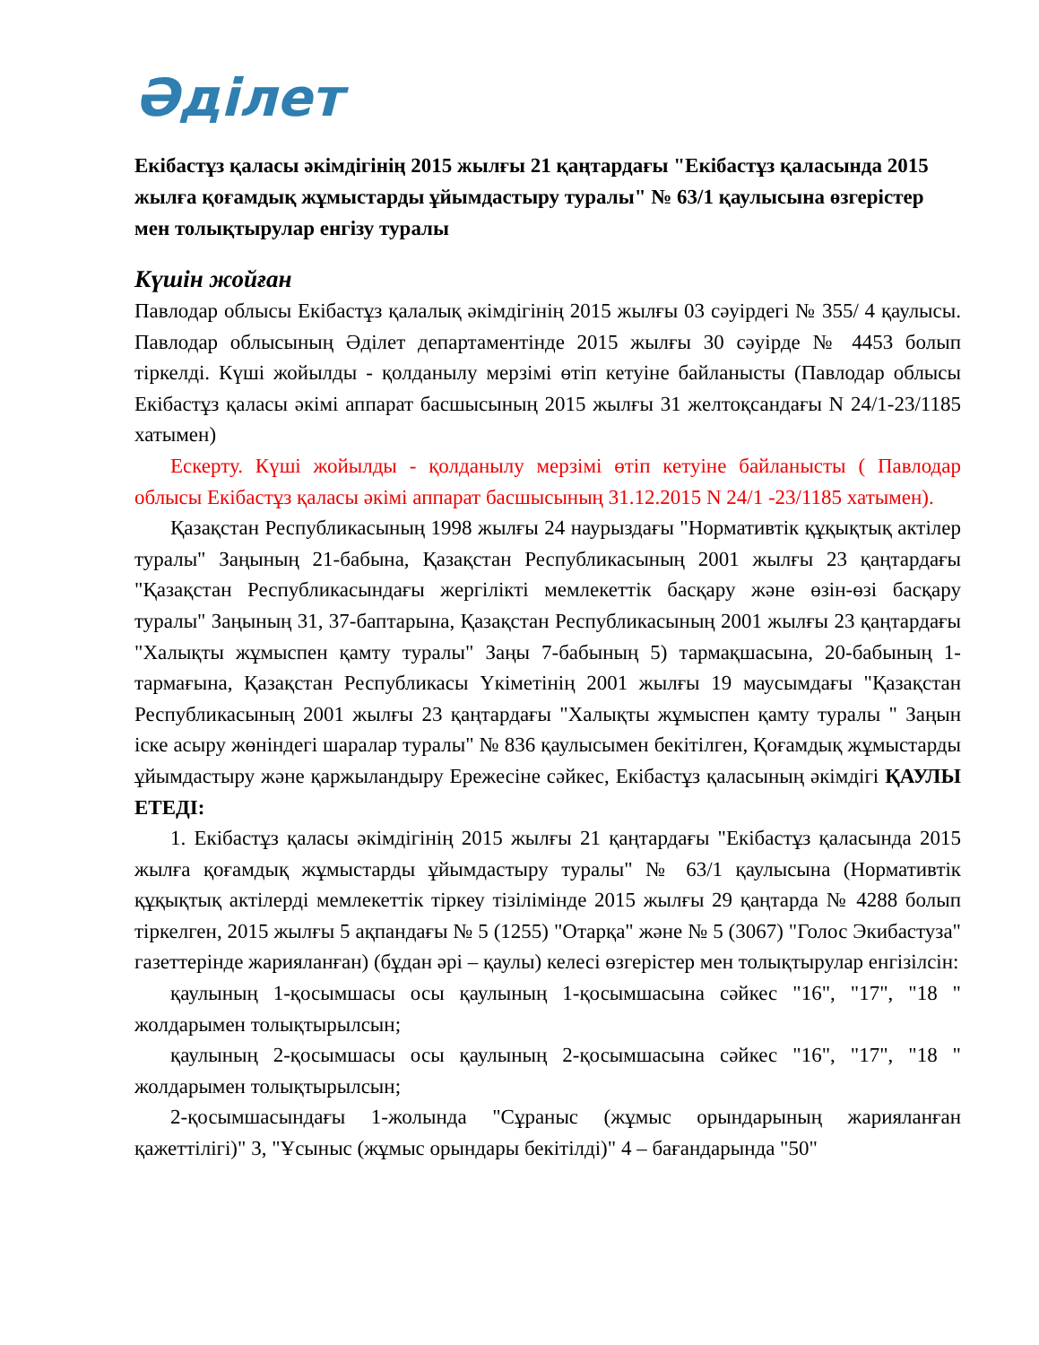Әділет
Екібастұз қаласы әкімдігінің 2015 жылғы 21 қаңтардағы "Екібастұз қаласында 2015 жылға қоғамдық жұмыстарды ұйымдастыру туралы" № 63/1 қаулысына өзгерістер мен толықтырулар енгізу туралы
Күшін жойған
Павлодар облысы Екібастұз қалалық әкімдігінің 2015 жылғы 03 сәуірдегі № 355/ 4 қаулысы. Павлодар облысының Әділет департаментінде 2015 жылғы 30 сәуірде № 4453 болып тіркелді. Күші жойылды - қолданылу мерзімі өтіп кетуіне байланысты (Павлодар облысы Екібастұз қаласы әкімі аппарат басшысының 2015 жылғы 31 желтоқсандағы N 24/1-23/1185 хатымен)
Ескерту. Күші жойылды - қолданылу мерзімі өтіп кетуіне байланысты ( Павлодар облысы Екібастұз қаласы әкімі аппарат басшысының 31.12.2015 N 24/1 -23/1185 хатымен).
Қазақстан Республикасының 1998 жылғы 24 наурыздағы "Нормативтік құқықтық актілер туралы" Заңының 21-бабына, Қазақстан Республикасының 2001 жылғы 23 қаңтардағы "Қазақстан Республикасындағы жергілікті мемлекеттік басқару және өзін-өзі басқару туралы" Заңының 31, 37-баптарына, Қазақстан Республикасының 2001 жылғы 23 қаңтардағы "Халықты жұмыспен қамту туралы" Заңы 7-бабының 5) тармақшасына, 20-бабының 1-тармағына, Қазақстан Республикасы Үкіметінің 2001 жылғы 19 маусымдағы "Қазақстан Республикасының 2001 жылғы 23 қаңтардағы "Халықты жұмыспен қамту туралы " Заңын іске асыру жөніндегі шаралар туралы" № 836 қаулысымен бекітілген, Қоғамдық жұмыстарды ұйымдастыру және қаржыландыру Ережесіне сәйкес, Екібастұз қаласының әкімдігі ҚАУЛЫ ЕТЕДІ:
1. Екібастұз қаласы әкімдігінің 2015 жылғы 21 қаңтардағы "Екібастұз қаласында 2015 жылға қоғамдық жұмыстарды ұйымдастыру туралы" № 63/1 қаулысына (Нормативтік құқықтық актілерді мемлекеттік тіркеу тізілімінде 2015 жылғы 29 қаңтарда № 4288 болып тіркелген, 2015 жылғы 5 ақпандағы № 5 (1255) "Отарқа" және № 5 (3067) "Голос Экибастуза" газеттерінде жарияланған) (бұдан әрі – қаулы) келесі өзгерістер мен толықтырулар енгізілсін:
қаулының 1-қосымшасы осы қаулының 1-қосымшасына сәйкес "16", "17", "18 " жолдарымен толықтырылсын;
қаулының 2-қосымшасы осы қаулының 2-қосымшасына сәйкес "16", "17", "18 " жолдарымен толықтырылсын;
2-қосымшасындағы 1-жолында "Сұраныс (жұмыс орындарының жарияланған қажеттілігі)" 3, "Ұсыныс (жұмыс орындары бекітілді)" 4 – бағандарында "50"